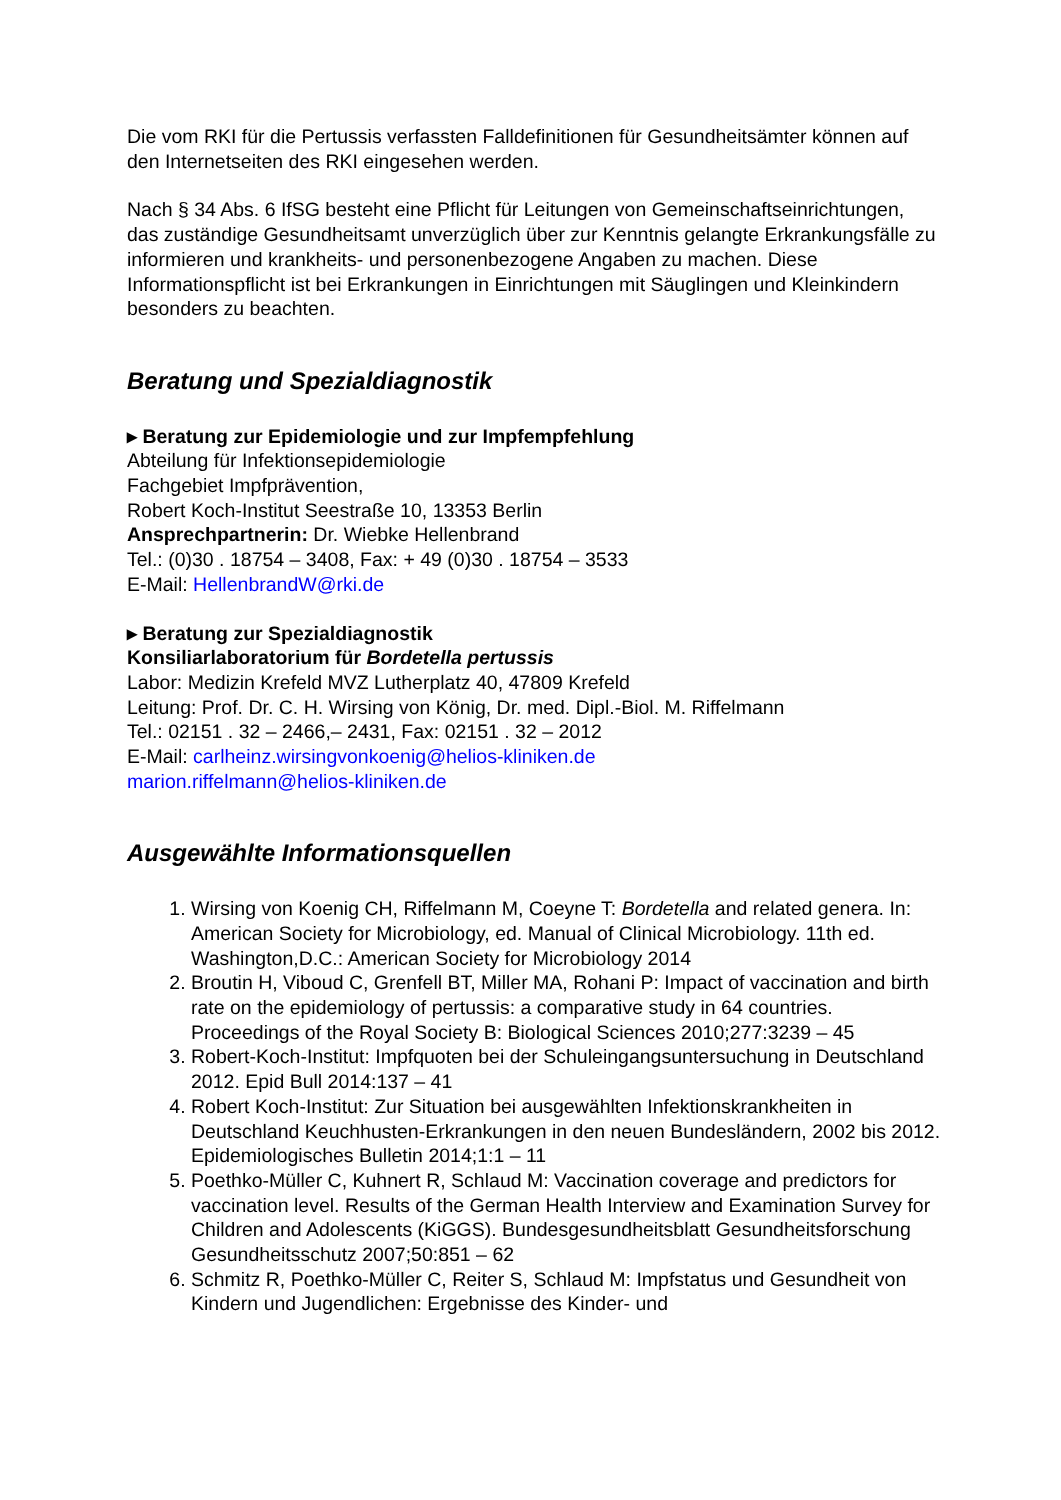Die vom RKI für die Pertussis verfassten Falldefinitionen für Gesundheitsämter können auf den Internetseiten des RKI eingesehen werden.
Nach § 34 Abs. 6 IfSG besteht eine Pflicht für Leitungen von Gemeinschaftseinrichtungen, das zuständige Gesundheitsamt unverzüglich über zur Kenntnis gelangte Erkrankungsfälle zu informieren und krankheits- und personenbezogene Angaben zu machen. Diese Informationspflicht ist bei Erkrankungen in Einrichtungen mit Säuglingen und Kleinkindern besonders zu beachten.
Beratung und Spezialdiagnostik
▸ Beratung zur Epidemiologie und zur Impfempfehlung
Abteilung für Infektionsepidemiologie
Fachgebiet Impfprävention,
Robert Koch-Institut Seestraße 10, 13353 Berlin
Ansprechpartnerin: Dr. Wiebke Hellenbrand
Tel.: (0)30 . 18754 – 3408, Fax: + 49 (0)30 . 18754 – 3533
E-Mail: HellenbrandW@rki.de
▸ Beratung zur Spezialdiagnostik
Konsiliarlaboratorium für Bordetella pertussis
Labor: Medizin Krefeld MVZ Lutherplatz 40, 47809 Krefeld
Leitung: Prof. Dr. C. H. Wirsing von König, Dr. med. Dipl.-Biol. M. Riffelmann
Tel.: 02151 . 32 – 2466,– 2431, Fax: 02151 . 32 – 2012
E-Mail: carlheinz.wirsingvonkoenig@helios-kliniken.de
marion.riffelmann@helios-kliniken.de
Ausgewählte Informationsquellen
1. Wirsing von Koenig CH, Riffelmann M, Coeyne T: Bordetella and related genera. In: American Society for Microbiology, ed. Manual of Clinical Microbiology. 11th ed. Washington,D.C.: American Society for Microbiology 2014
2. Broutin H, Viboud C, Grenfell BT, Miller MA, Rohani P: Impact of vaccination and birth rate on the epidemiology of pertussis: a comparative study in 64 countries. Proceedings of the Royal Society B: Biological Sciences 2010;277:3239 – 45
3. Robert-Koch-Institut: Impfquoten bei der Schuleingangsuntersuchung in Deutschland 2012. Epid Bull 2014:137 – 41
4. Robert Koch-Institut: Zur Situation bei ausgewählten Infektionskrankheiten in Deutschland Keuchhusten-Erkrankungen in den neuen Bundesländern, 2002 bis 2012. Epidemiologisches Bulletin 2014;1:1 – 11
5. Poethko-Müller C, Kuhnert R, Schlaud M: Vaccination coverage and predictors for vaccination level. Results of the German Health Interview and Examination Survey for Children and Adolescents (KiGGS). Bundesgesundheitsblatt Gesundheitsforschung Gesundheitsschutz 2007;50:851 – 62
6. Schmitz R, Poethko-Müller C, Reiter S, Schlaud M: Impfstatus und Gesundheit von Kindern und Jugendlichen: Ergebnisse des Kinder- und